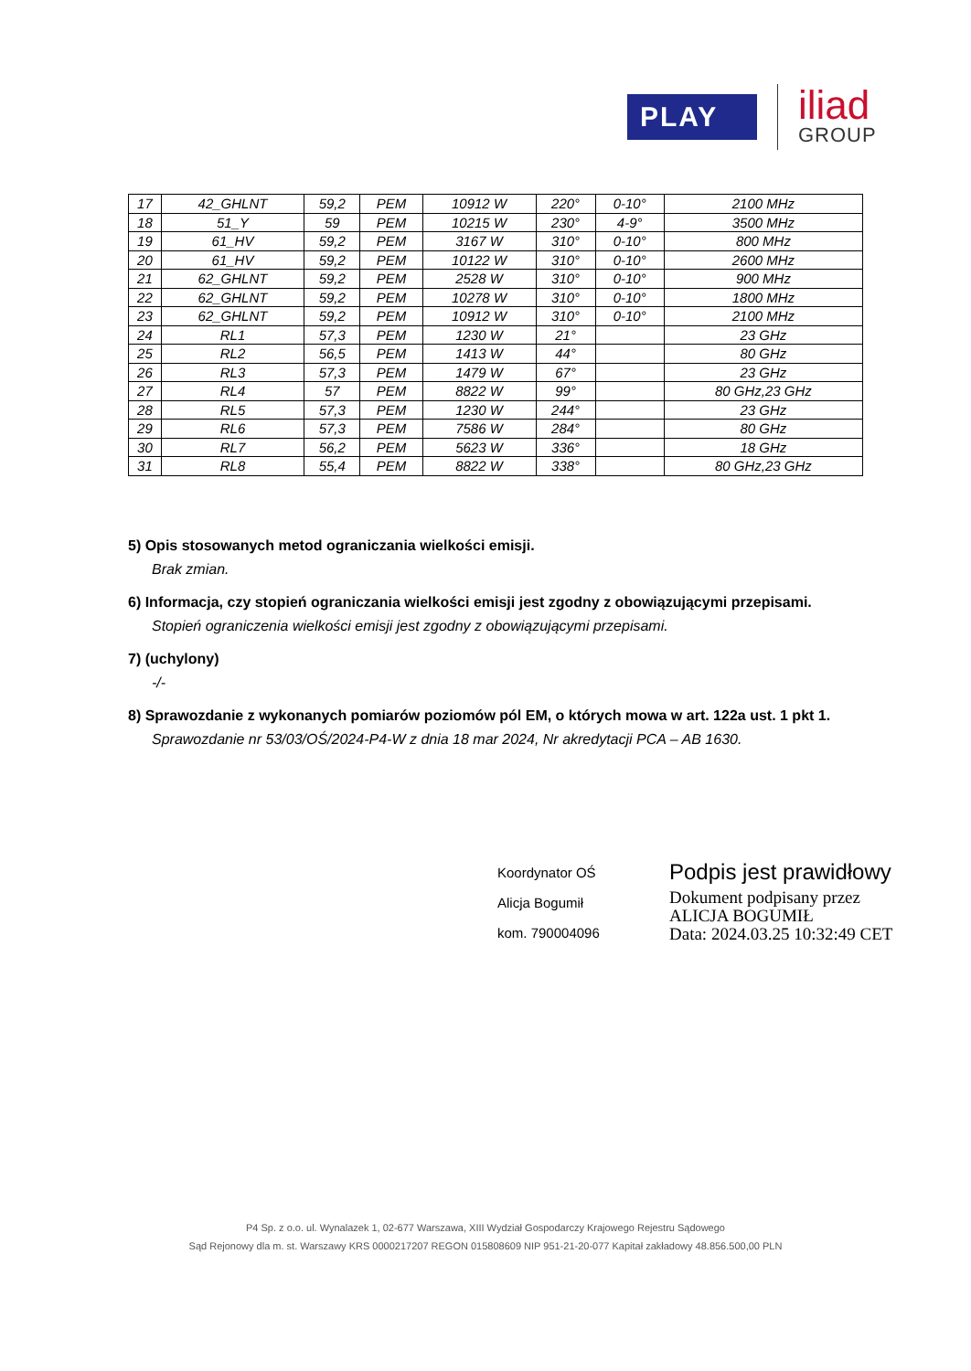PLAY
iliad
GROUP
| 17 | 42_GHLNT | 59,2 | PEM | 10912 W | 220° | 0-10° | 2100 MHz |
| 18 | 51_Y | 59 | PEM | 10215 W | 230° | 4-9° | 3500 MHz |
| 19 | 61_HV | 59,2 | PEM | 3167 W | 310° | 0-10° | 800 MHz |
| 20 | 61_HV | 59,2 | PEM | 10122 W | 310° | 0-10° | 2600 MHz |
| 21 | 62_GHLNT | 59,2 | PEM | 2528 W | 310° | 0-10° | 900 MHz |
| 22 | 62_GHLNT | 59,2 | PEM | 10278 W | 310° | 0-10° | 1800 MHz |
| 23 | 62_GHLNT | 59,2 | PEM | 10912 W | 310° | 0-10° | 2100 MHz |
| 24 | RL1 | 57,3 | PEM | 1230 W | 21° | | 23 GHz |
| 25 | RL2 | 56,5 | PEM | 1413 W | 44° | | 80 GHz |
| 26 | RL3 | 57,3 | PEM | 1479 W | 67° | | 23 GHz |
| 27 | RL4 | 57 | PEM | 8822 W | 99° | | 80 GHz,23 GHz |
| 28 | RL5 | 57,3 | PEM | 1230 W | 244° | | 23 GHz |
| 29 | RL6 | 57,3 | PEM | 7586 W | 284° | | 80 GHz |
| 30 | RL7 | 56,2 | PEM | 5623 W | 336° | | 18 GHz |
| 31 | RL8 | 55,4 | PEM | 8822 W | 338° | | 80 GHz,23 GHz |
5) Opis stosowanych metod ograniczania wielkości emisji.
Brak zmian.
6) Informacja, czy stopień ograniczania wielkości emisji jest zgodny z obowiązującymi przepisami.
Stopień ograniczenia wielkości emisji jest zgodny z obowiązującymi przepisami.
7) (uchylony)
-/-
8) Sprawozdanie z wykonanych pomiarów poziomów pól EM, o których mowa w art. 122a ust. 1 pkt 1.
Sprawozdanie nr 53/03/OŚ/2024-P4-W z dnia 18 mar 2024, Nr akredytacji PCA – AB 1630.
Koordynator OŚ
Alicja Bogumił
kom. 790004096
Podpis jest prawidłowy
Dokument podpisany przez
ALICJA BOGUMIŁ
Data: 2024.03.25 10:32:49 CET
P4 Sp. z o.o. ul. Wynalazek 1, 02-677 Warszawa, XIII Wydział Gospodarczy Krajowego Rejestru Sądowego
Sąd Rejonowy dla m. st. Warszawy KRS 0000217207 REGON 015808609 NIP 951-21-20-077 Kapitał zakładowy 48.856.500,00 PLN